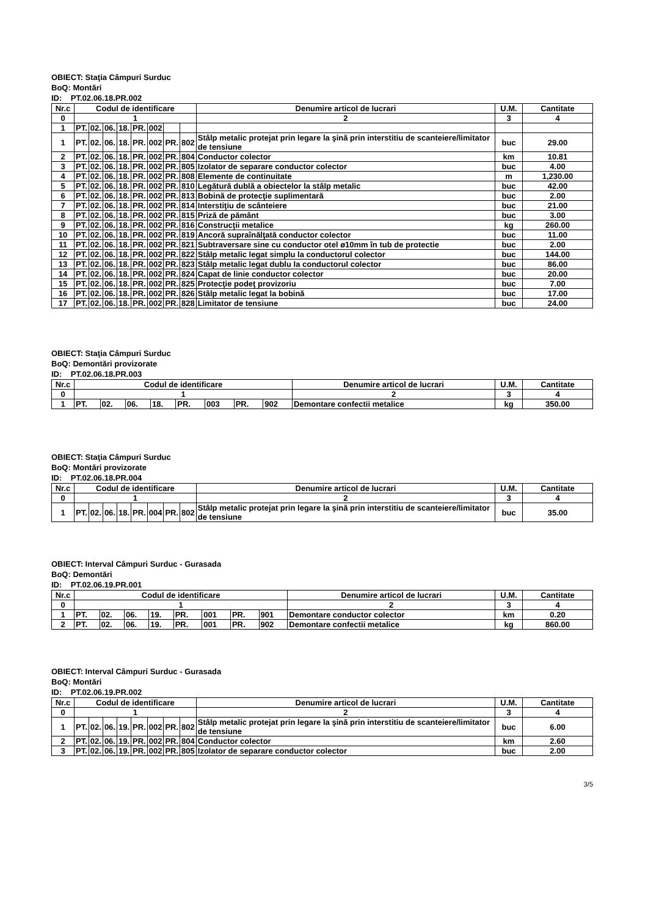OBIECT: Staţia Câmpuri Surduc
BoQ: Montări
ID: PT.02.06.18.PR.002
| Nr.c | Codul de identificare | | | | | | | | Denumire articol de lucrari | U.M. | Cantitate |
| --- | --- | --- | --- | --- | --- | --- | --- | --- | --- | --- | --- |
| 0 | 1 | | | | | | | | 2 | 3 | 4 |
| 1 | PT. | 02. | 06. | 18. | PR. | 002 | | | | | |
| 1 | PT. | 02. | 06. | 18. | PR. | 002 | PR. | 802 | Stâlp metalic protejat prin legare la şină prin interstitiu de scanteiere/limitator de tensiune | buc | 29.00 |
| 2 | PT. | 02. | 06. | 18. | PR. | 002 | PR. | 804 | Conductor colector | km | 10.81 |
| 3 | PT. | 02. | 06. | 18. | PR. | 002 | PR. | 805 | Izolator de separare conductor colector | buc | 4.00 |
| 4 | PT. | 02. | 06. | 18. | PR. | 002 | PR. | 808 | Elemente de continuitate | m | 1,230.00 |
| 5 | PT. | 02. | 06. | 18. | PR. | 002 | PR. | 810 | Legătură dublă a obiectelor la stâlp metalic | buc | 42.00 |
| 6 | PT. | 02. | 06. | 18. | PR. | 002 | PR. | 813 | Bobină de protecţie suplimentară | buc | 2.00 |
| 7 | PT. | 02. | 06. | 18. | PR. | 002 | PR. | 814 | Interstiţiu de scânteiere | buc | 21.00 |
| 8 | PT. | 02. | 06. | 18. | PR. | 002 | PR. | 815 | Priză de pământ | buc | 3.00 |
| 9 | PT. | 02. | 06. | 18. | PR. | 002 | PR. | 816 | Construcţii metalice | kg | 260.00 |
| 10 | PT. | 02. | 06. | 18. | PR. | 002 | PR. | 819 | Ancoră supraînălţată conductor colector | buc | 11.00 |
| 11 | PT. | 02. | 06. | 18. | PR. | 002 | PR. | 821 | Subtraversare sine cu conductor otel ø10mm în tub de protectie | buc | 2.00 |
| 12 | PT. | 02. | 06. | 18. | PR. | 002 | PR. | 822 | Stâlp metalic legat simplu la conductorul colector | buc | 144.00 |
| 13 | PT. | 02. | 06. | 18. | PR. | 002 | PR. | 823 | Stâlp metalic legat dublu la conductorul colector | buc | 86.00 |
| 14 | PT. | 02. | 06. | 18. | PR. | 002 | PR. | 824 | Capat de linie conductor colector | buc | 20.00 |
| 15 | PT. | 02. | 06. | 18. | PR. | 002 | PR. | 825 | Protecţie podeţ provizoriu | buc | 7.00 |
| 16 | PT. | 02. | 06. | 18. | PR. | 002 | PR. | 826 | Stâlp metalic legat la bobină | buc | 17.00 |
| 17 | PT. | 02. | 06. | 18. | PR. | 002 | PR. | 828 | Limitator de tensiune | buc | 24.00 |
OBIECT: Staţia Câmpuri Surduc
BoQ: Demontări provizorate
ID: PT.02.06.18.PR.003
| Nr.c | Codul de identificare | | | | | | | | Denumire articol de lucrari | U.M. | Cantitate |
| --- | --- | --- | --- | --- | --- | --- | --- | --- | --- | --- | --- |
| 0 | 1 | | | | | | | | 2 | 3 | 4 |
| 1 | PT. | 02. | 06. | 18. | PR. | 003 | PR. | 902 | Demontare confectii metalice | kg | 350.00 |
OBIECT: Staţia Câmpuri Surduc
BoQ: Montări provizorate
ID: PT.02.06.18.PR.004
| Nr.c | Codul de identificare | | | | | | | | Denumire articol de lucrari | U.M. | Cantitate |
| --- | --- | --- | --- | --- | --- | --- | --- | --- | --- | --- | --- |
| 0 | 1 | | | | | | | | 2 | 3 | 4 |
| 1 | PT. | 02. | 06. | 18. | PR. | 004 | PR. | 802 | Stâlp metalic protejat prin legare la şină prin interstitiu de scanteiere/limitator de tensiune | buc | 35.00 |
OBIECT: Interval Câmpuri Surduc - Gurasada
BoQ: Demontări
ID: PT.02.06.19.PR.001
| Nr.c | Codul de identificare | | | | | | | | Denumire articol de lucrari | U.M. | Cantitate |
| --- | --- | --- | --- | --- | --- | --- | --- | --- | --- | --- | --- |
| 0 | 1 | | | | | | | | 2 | 3 | 4 |
| 1 | PT. | 02. | 06. | 19. | PR. | 001 | PR. | 901 | Demontare conductor colector | km | 0.20 |
| 2 | PT. | 02. | 06. | 19. | PR. | 001 | PR. | 902 | Demontare confectii metalice | kg | 860.00 |
OBIECT: Interval Câmpuri Surduc - Gurasada
BoQ: Montări
ID: PT.02.06.19.PR.002
| Nr.c | Codul de identificare | | | | | | | | Denumire articol de lucrari | U.M. | Cantitate |
| --- | --- | --- | --- | --- | --- | --- | --- | --- | --- | --- | --- |
| 0 | 1 | | | | | | | | 2 | 3 | 4 |
| 1 | PT. | 02. | 06. | 19. | PR. | 002 | PR. | 802 | Stâlp metalic protejat prin legare la şină prin interstitiu de scanteiere/limitator de tensiune | buc | 6.00 |
| 2 | PT. | 02. | 06. | 19. | PR. | 002 | PR. | 804 | Conductor colector | km | 2.60 |
| 3 | PT. | 02. | 06. | 19. | PR. | 002 | PR. | 805 | Izolator de separare conductor colector | buc | 2.00 |
3/5